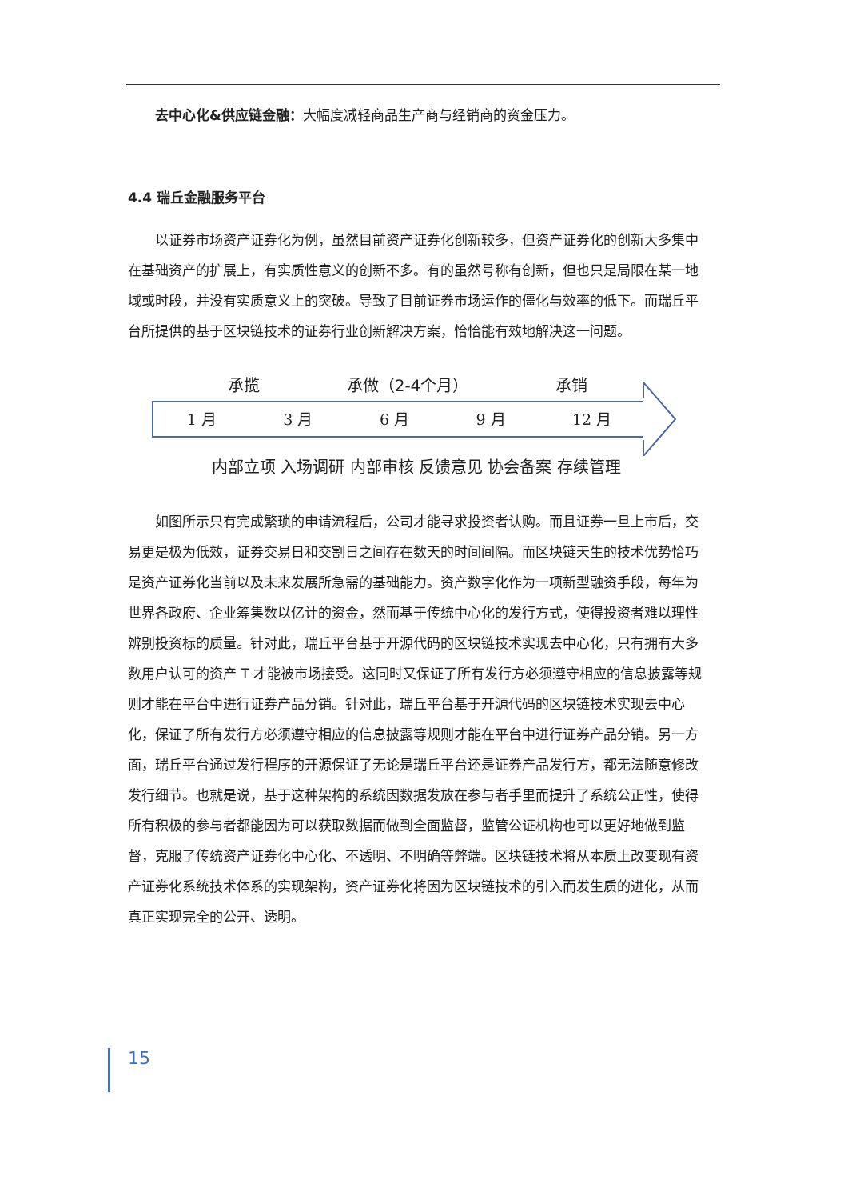去中心化&供应链金融：大幅度减轻商品生产商与经销商的资金压力。
4.4 瑞丘金融服务平台
以证券市场资产证券化为例，虽然目前资产证券化创新较多，但资产证券化的创新大多集中在基础资产的扩展上，有实质性意义的创新不多。有的虽然号称有创新，但也只是局限在某一地域或时段，并没有实质意义上的突破。导致了目前证券市场运作的僵化与效率的低下。而瑞丘平台所提供的基于区块链技术的证券行业创新解决方案，恰恰能有效地解决这一问题。
承揽 承做（2-4个月） 承销
1 月 3 月 6 月 9 月 12 月
内部立项 入场调研 内部审核 反馈意见 协会备案 存续管理
如图所示只有完成繁琐的申请流程后，公司才能寻求投资者认购。而且证券一旦上市后，交易更是极为低效，证券交易日和交割日之间存在数天的时间间隔。而区块链天生的技术优势恰巧是资产证券化当前以及未来发展所急需的基础能力。资产数字化作为一项新型融资手段，每年为世界各政府、企业筹集数以亿计的资金，然而基于传统中心化的发行方式，使得投资者难以理性辨别投资标的质量。针对此，瑞丘平台基于开源代码的区块链技术实现去中心化，只有拥有大多数用户认可的资产 T 才能被市场接受。这同时又保证了所有发行方必须遵守相应的信息披露等规则才能在平台中进行证券产品分销。针对此，瑞丘平台基于开源代码的区块链技术实现去中心化，保证了所有发行方必须遵守相应的信息披露等规则才能在平台中进行证券产品分销。另一方面，瑞丘平台通过发行程序的开源保证了无论是瑞丘平台还是证券产品发行方，都无法随意修改发行细节。也就是说，基于这种架构的系统因数据发放在参与者手里而提升了系统公正性，使得所有积极的参与者都能因为可以获取数据而做到全面监督，监管公证机构也可以更好地做到监督，克服了传统资产证券化中心化、不透明、不明确等弊端。区块链技术将从本质上改变现有资产证券化系统技术体系的实现架构，资产证券化将因为区块链技术的引入而发生质的进化，从而真正实现完全的公开、透明。
15